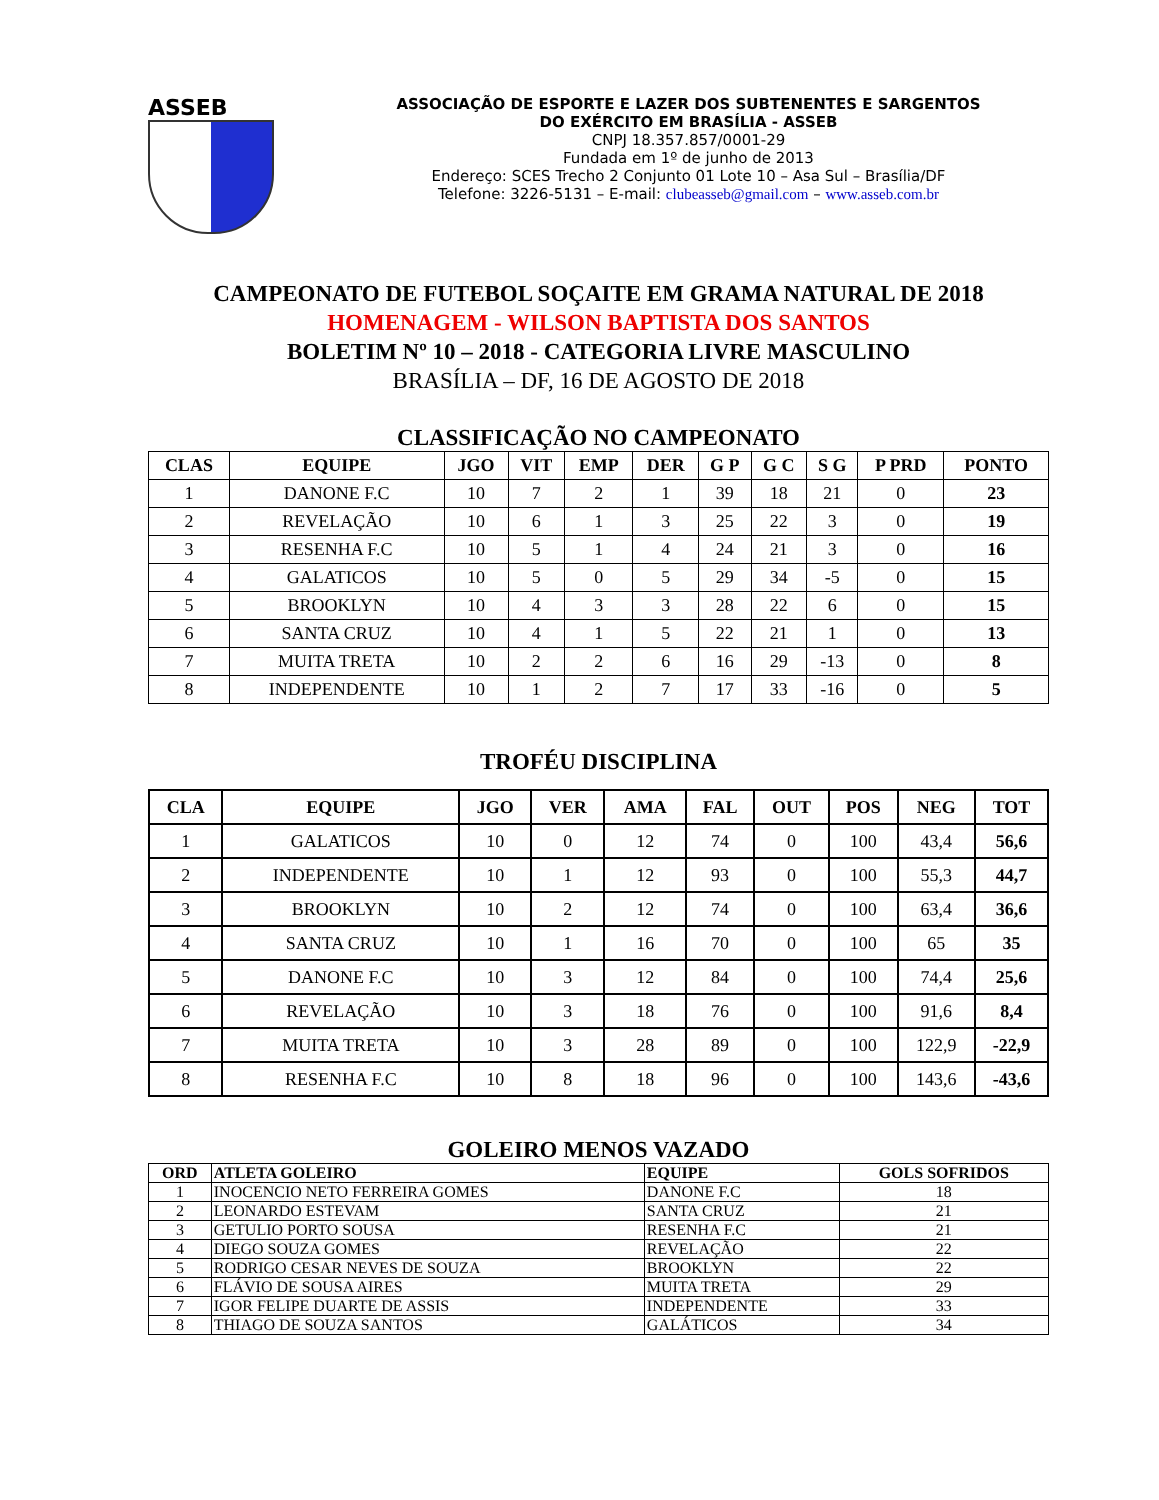ASSEB
ASSOCIAÇÃO DE ESPORTE E LAZER DOS SUBTENENTES E SARGENTOS
DO EXÉRCITO EM BRASÍLIA - ASSEB
CNPJ 18.357.857/0001-29
Fundada em 1º de junho de 2013
Endereço: SCES Trecho 2 Conjunto 01 Lote 10 – Asa Sul – Brasília/DF
Telefone: 3226-5131 – E-mail: clubeasseb@gmail.com – www.asseb.com.br
CAMPEONATO DE FUTEBOL SOÇAITE EM GRAMA NATURAL DE 2018
HOMENAGEM - WILSON BAPTISTA DOS SANTOS
BOLETIM Nº 10 – 2018 - CATEGORIA LIVRE MASCULINO
BRASÍLIA – DF, 16 DE AGOSTO DE 2018
CLASSIFICAÇÃO NO CAMPEONATO
| CLAS | EQUIPE | JGO | VIT | EMP | DER | G P | G C | S G | P PRD | PONTO |
| --- | --- | --- | --- | --- | --- | --- | --- | --- | --- | --- |
| 1 | DANONE F.C | 10 | 7 | 2 | 1 | 39 | 18 | 21 | 0 | 23 |
| 2 | REVELAÇÃO | 10 | 6 | 1 | 3 | 25 | 22 | 3 | 0 | 19 |
| 3 | RESENHA F.C | 10 | 5 | 1 | 4 | 24 | 21 | 3 | 0 | 16 |
| 4 | GALATICOS | 10 | 5 | 0 | 5 | 29 | 34 | -5 | 0 | 15 |
| 5 | BROOKLYN | 10 | 4 | 3 | 3 | 28 | 22 | 6 | 0 | 15 |
| 6 | SANTA CRUZ | 10 | 4 | 1 | 5 | 22 | 21 | 1 | 0 | 13 |
| 7 | MUITA TRETA | 10 | 2 | 2 | 6 | 16 | 29 | -13 | 0 | 8 |
| 8 | INDEPENDENTE | 10 | 1 | 2 | 7 | 17 | 33 | -16 | 0 | 5 |
TROFÉU DISCIPLINA
| CLA | EQUIPE | JGO | VER | AMA | FAL | OUT | POS | NEG | TOT |
| --- | --- | --- | --- | --- | --- | --- | --- | --- | --- |
| 1 | GALATICOS | 10 | 0 | 12 | 74 | 0 | 100 | 43,4 | 56,6 |
| 2 | INDEPENDENTE | 10 | 1 | 12 | 93 | 0 | 100 | 55,3 | 44,7 |
| 3 | BROOKLYN | 10 | 2 | 12 | 74 | 0 | 100 | 63,4 | 36,6 |
| 4 | SANTA CRUZ | 10 | 1 | 16 | 70 | 0 | 100 | 65 | 35 |
| 5 | DANONE F.C | 10 | 3 | 12 | 84 | 0 | 100 | 74,4 | 25,6 |
| 6 | REVELAÇÃO | 10 | 3 | 18 | 76 | 0 | 100 | 91,6 | 8,4 |
| 7 | MUITA TRETA | 10 | 3 | 28 | 89 | 0 | 100 | 122,9 | -22,9 |
| 8 | RESENHA F.C | 10 | 8 | 18 | 96 | 0 | 100 | 143,6 | -43,6 |
GOLEIRO MENOS VAZADO
| ORD | ATLETA GOLEIRO | EQUIPE | GOLS SOFRIDOS |
| --- | --- | --- | --- |
| 1 | INOCENCIO NETO FERREIRA GOMES | DANONE F.C | 18 |
| 2 | LEONARDO ESTEVAM | SANTA CRUZ | 21 |
| 3 | GETULIO PORTO SOUSA | RESENHA F.C | 21 |
| 4 | DIEGO SOUZA GOMES | REVELAÇÃO | 22 |
| 5 | RODRIGO CESAR NEVES DE SOUZA | BROOKLYN | 22 |
| 6 | FLÁVIO DE SOUSA AIRES | MUITA TRETA | 29 |
| 7 | IGOR FELIPE DUARTE DE ASSIS | INDEPENDENTE | 33 |
| 8 | THIAGO DE SOUZA SANTOS | GALÁTICOS | 34 |